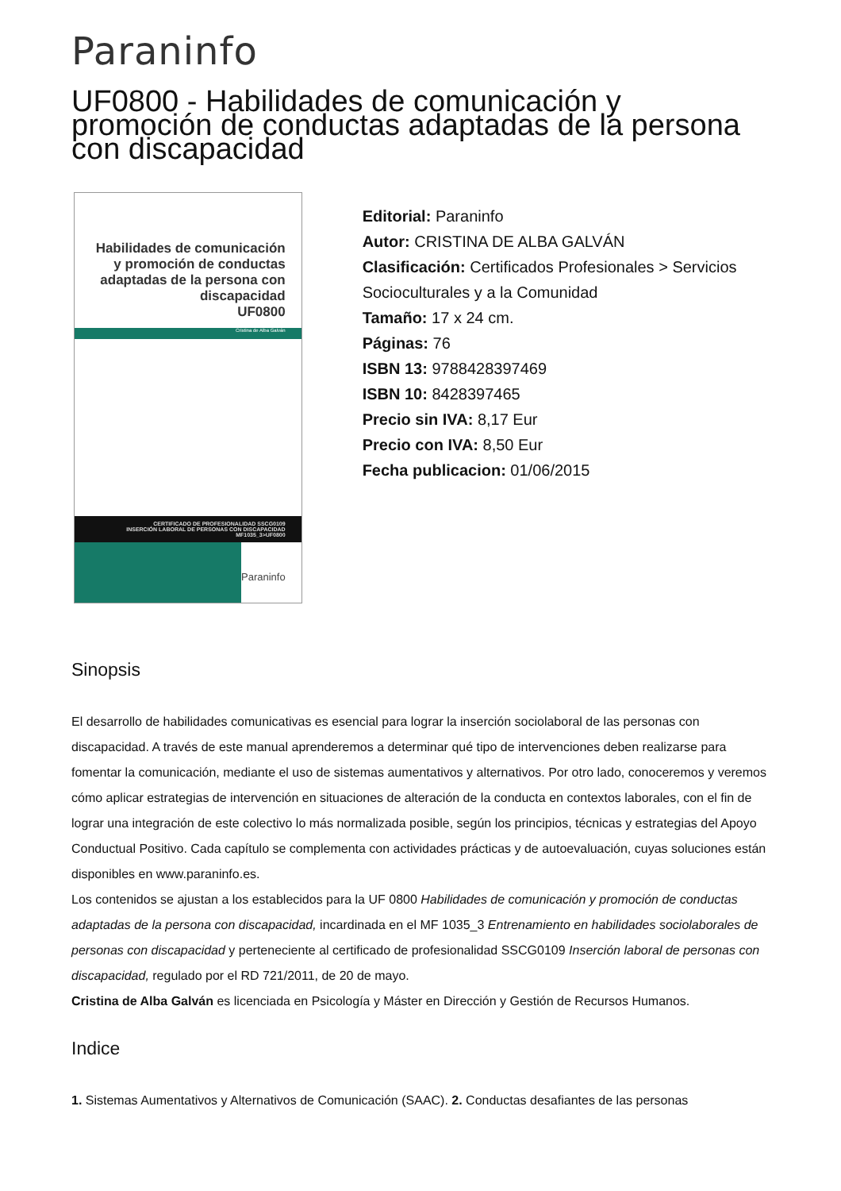Paraninfo
UF0800 - Habilidades de comunicación y promoción de conductas adaptadas de la persona con discapacidad
Habilidades de comunicación y promoción de conductas adaptadas de la persona con discapacidad
UF0800
Cristina de Alba Galván
CERTIFICADO DE PROFESIONALIDAD SSCG0109
INSERCIÓN LABORAL DE PERSONAS CON DISCAPACIDAD
MF1035_3>UF0800
Paraninfo
Editorial: Paraninfo
Autor: CRISTINA DE ALBA GALVÁN
Clasificación: Certificados Profesionales > Servicios Socioculturales y a la Comunidad
Tamaño: 17 x 24 cm.
Páginas: 76
ISBN 13: 9788428397469
ISBN 10: 8428397465
Precio sin IVA: 8,17 Eur
Precio con IVA: 8,50 Eur
Fecha publicacion: 01/06/2015
Sinopsis
El desarrollo de habilidades comunicativas es esencial para lograr la inserción sociolaboral de las personas con discapacidad. A través de este manual aprenderemos a determinar qué tipo de intervenciones deben realizarse para fomentar la comunicación, mediante el uso de sistemas aumentativos y alternativos. Por otro lado, conoceremos y veremos cómo aplicar estrategias de intervención en situaciones de alteración de la conducta en contextos laborales, con el fin de lograr una integración de este colectivo lo más normalizada posible, según los principios, técnicas y estrategias del Apoyo Conductual Positivo. Cada capítulo se complementa con actividades prácticas y de autoevaluación, cuyas soluciones están disponibles en www.paraninfo.es.
Los contenidos se ajustan a los establecidos para la UF 0800 Habilidades de comunicación y promoción de conductas adaptadas de la persona con discapacidad, incardinada en el MF 1035_3 Entrenamiento en habilidades sociolaborales de personas con discapacidad y perteneciente al certificado de profesionalidad SSCG0109 Inserción laboral de personas con discapacidad, regulado por el RD 721/2011, de 20 de mayo.
Cristina de Alba Galván es licenciada en Psicología y Máster en Dirección y Gestión de Recursos Humanos.
Indice
1. Sistemas Aumentativos y Alternativos de Comunicación (SAAC). 2. Conductas desafiantes de las personas